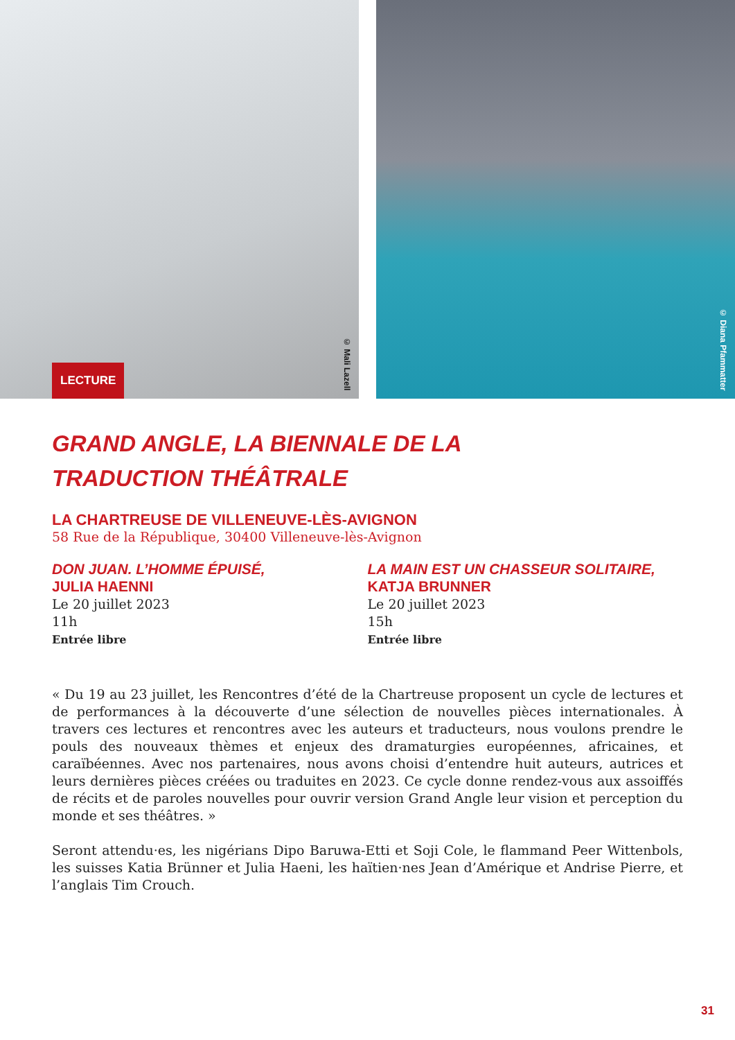LECTURE
© Mali Lazell
© Diana Pfammatter
GRAND ANGLE, LA BIENNALE DE LA
TRADUCTION THÉÂTRALE
LA CHARTREUSE DE VILLENEUVE-LÈS-AVIGNON
58 Rue de la République, 30400 Villeneuve-lès-Avignon
DON JUAN. L’HOMME ÉPUISÉ,
JULIA HAENNI
Le 20 juillet 2023
11h
Entrée libre
LA MAIN EST UN CHASSEUR SOLITAIRE,
KATJA BRUNNER
Le 20 juillet 2023
15h
Entrée libre
« Du 19 au 23 juillet, les Rencontres d’été de la Chartreuse proposent un cycle de lectures et de performances à la découverte d’une sélection de nouvelles pièces internationales. À travers ces lectures et rencontres avec les auteurs et traducteurs, nous voulons prendre le pouls des nouveaux thèmes et enjeux des dramaturgies européennes, africaines, et caraïbéennes. Avec nos partenaires, nous avons choisi d’entendre huit auteurs, autrices et leurs dernières pièces créées ou traduites en 2023. Ce cycle donne rendez-vous aux assoiffés de récits et de paroles nouvelles pour ouvrir version Grand Angle leur vision et perception du monde et ses théâtres. »
Seront attendu·es, les nigérians Dipo Baruwa-Etti et Soji Cole, le flammand Peer Wittenbols, les suisses Katia Brünner et Julia Haeni, les haïtien·nes Jean d’Amérique et Andrise Pierre, et l’anglais Tim Crouch.
31